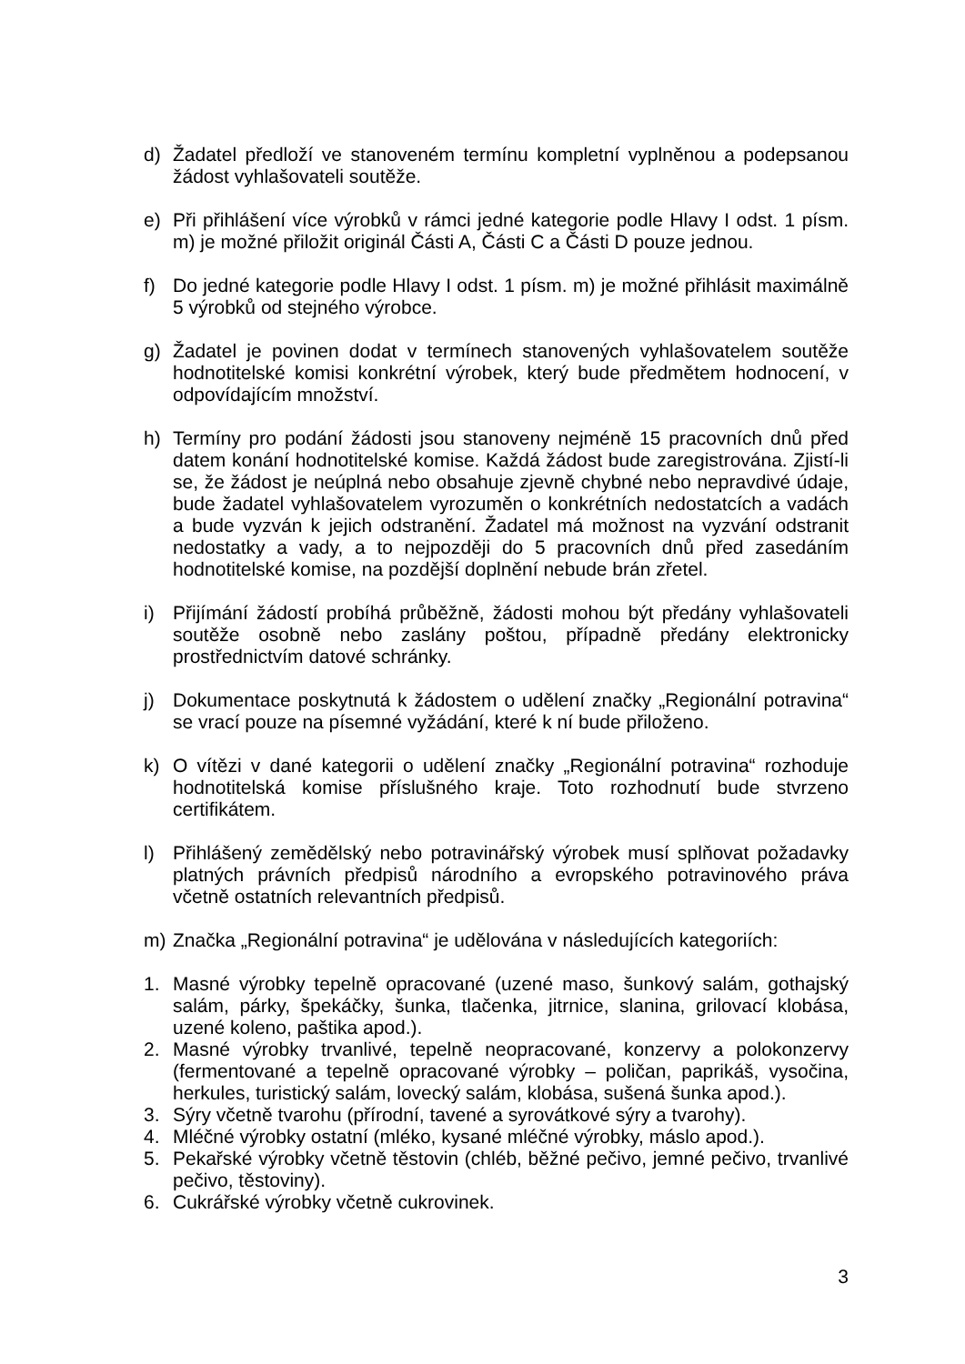d) Žadatel předloží ve stanoveném termínu kompletní vyplněnou a podepsanou žádost vyhlašovateli soutěže.
e) Při přihlášení více výrobků v rámci jedné kategorie podle Hlavy I odst. 1 písm. m) je možné přiložit originál Části A, Části C a Části D pouze jednou.
f) Do jedné kategorie podle Hlavy I odst. 1 písm. m) je možné přihlásit maximálně 5 výrobků od stejného výrobce.
g) Žadatel je povinen dodat v termínech stanovených vyhlašovatelem soutěže hodnotitelské komisi konkrétní výrobek, který bude předmětem hodnocení, v odpovídajícím množství.
h) Termíny pro podání žádosti jsou stanoveny nejméně 15 pracovních dnů před datem konání hodnotitelské komise. Každá žádost bude zaregistrována. Zjistí-li se, že žádost je neúplná nebo obsahuje zjevně chybné nebo nepravdivé údaje, bude žadatel vyhlašovatelem vyrozuměn o konkrétních nedostatcích a vadách a bude vyzván k jejich odstranění. Žadatel má možnost na vyzvání odstranit nedostatky a vady, a to nejpozději do 5 pracovních dnů před zasedáním hodnotitelské komise, na pozdější doplnění nebude brán zřetel.
i) Přijímání žádostí probíhá průběžně, žádosti mohou být předány vyhlašovateli soutěže osobně nebo zaslány poštou, případně předány elektronicky prostřednictvím datové schránky.
j) Dokumentace poskytnutá k žádostem o udělení značky „Regionální potravina“ se vrací pouze na písemné vyžádání, které k ní bude přiloženo.
k) O vítězi v dané kategorii o udělení značky „Regionální potravina“ rozhoduje hodnotitelská komise příslušného kraje. Toto rozhodnutí bude stvrzeno certifikátem.
l) Přihlášený zemědělský nebo potravinářský výrobek musí splňovat požadavky platných právních předpisů národního a evropského potravinového práva včetně ostatních relevantních předpisů.
m) Značka „Regionální potravina“ je udělována v následujících kategoriích:
1. Masné výrobky tepelně opracované (uzené maso, šunkový salám, gothajský salám, párky, špekáčky, šunka, tlačenka, jitrnice, slanina, grilovací klobása, uzené koleno, paštika apod.).
2. Masné výrobky trvanlivé, tepelně neopracované, konzervy a polokonzervy (fermentované a tepelně opracované výrobky – poličan, paprikáš, vysočina, herkules, turistický salám, lovecký salám, klobása, sušená šunka apod.).
3. Sýry včetně tvarohu (přírodní, tavené a syrovátkové sýry a tvarohy).
4. Mléčné výrobky ostatní (mléko, kysané mléčné výrobky, máslo apod.).
5. Pekařské výrobky včetně těstovin (chléb, běžné pečivo, jemné pečivo, trvanlivé pečivo, těstoviny).
6. Cukrářské výrobky včetně cukrovinek.
3